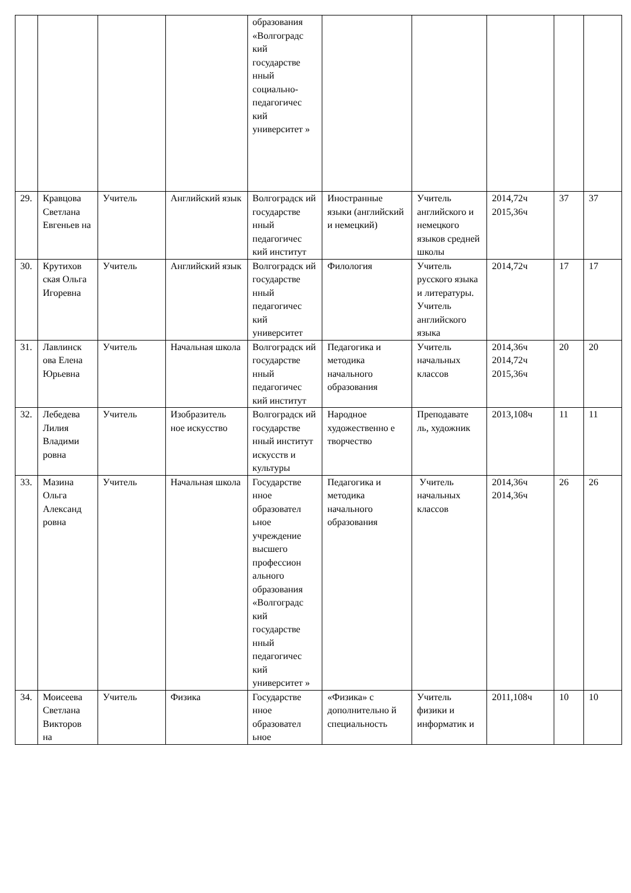| | | | | образования «Волгоградс кий государстве нный социально-педагогичес кий университет » | | | | | |
| 29. | Кравцова Светлана Евгеньев на | Учитель | Английский язык | Волгоградск ий государстве нный педагогичес кий институт | Иностранные языки (английский и немецкий) | Учитель английского и немецкого языков средней школы | 2014,72ч 2015,36ч | 37 | 37 |
| 30. | Крутихов ская Ольга Игоревна | Учитель | Английский язык | Волгоградск ий государстве нный педагогичес кий университет | Филология | Учитель русского языка и литературы. Учитель английского языка | 2014,72ч | 17 | 17 |
| 31. | Лавлинск ова Елена Юрьевна | Учитель | Начальная школа | Волгоградск ий государстве нный педагогичес кий институт | Педагогика и методика начального образования | Учитель начальных классов | 2014,36ч 2014,72ч 2015,36ч | 20 | 20 |
| 32. | Лебедева Лилия Владими ровна | Учитель | Изобразитель ное искусство | Волгоградск ий государстве нный институт искусств и культуры | Народное художественно е творчество | Преподавате ль, художник | 2013,108ч | 11 | 11 |
| 33. | Мазина Ольга Александ ровна | Учитель | Начальная школа | Государстве нное образовател ьное учреждение высшего профессион ального образования «Волгоградс кий государстве нный педагогичес кий университет » | Педагогика и методика начального образования | Учитель начальных классов | 2014,36ч 2014,36ч | 26 | 26 |
| 34. | Моисеева Светлана Викторов на | Учитель | Физика | Государстве нное образовател ьное | «Физика» с дополнительно й специальность | Учитель физики и информатик и | 2011,108ч | 10 | 10 |